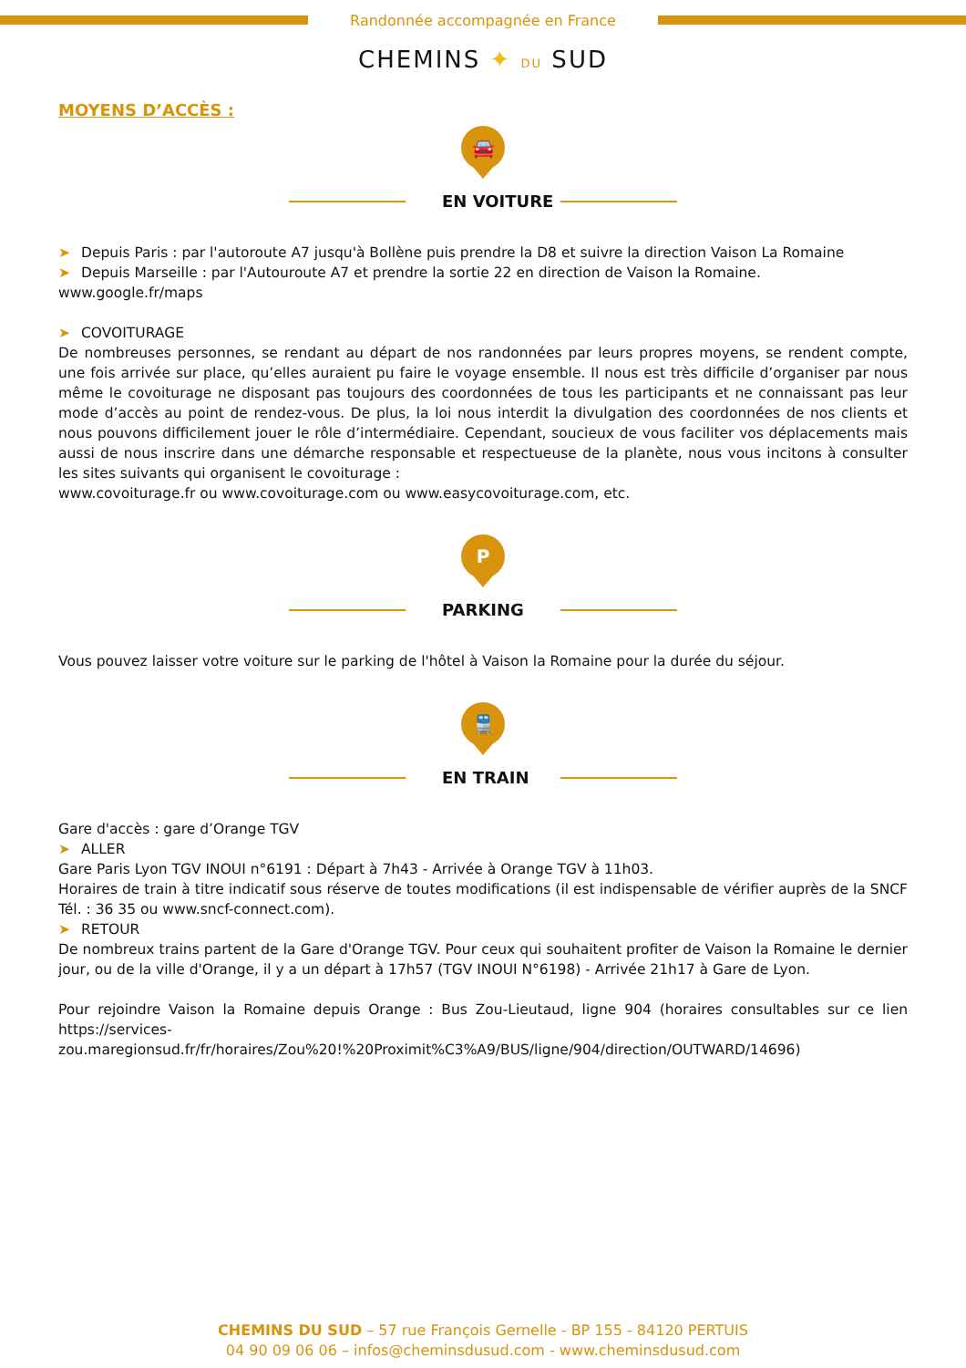Randonnée accompagnée en France
CHEMINS ✦ DU SUD
MOYENS D’ACCÈS :
🚘
EN VOITURE
➤ Depuis Paris : par l'autoroute A7 jusqu'à Bollène puis prendre la D8 et suivre la direction Vaison La Romaine
➤ Depuis Marseille : par l'Autouroute A7 et prendre la sortie 22 en direction de Vaison la Romaine.
www.google.fr/maps
➤ COVOITURAGE
De nombreuses personnes, se rendant au départ de nos randonnées par leurs propres moyens, se rendent compte, une fois arrivée sur place, qu’elles auraient pu faire le voyage ensemble. Il nous est très difficile d’organiser par nous même le covoiturage ne disposant pas toujours des coordonnées de tous les participants et ne connaissant pas leur mode d’accès au point de rendez-vous. De plus, la loi nous interdit la divulgation des coordonnées de nos clients et nous pouvons difficilement jouer le rôle d’intermédiaire. Cependant, soucieux de vous faciliter vos déplacements mais aussi de nous inscrire dans une démarche responsable et respectueuse de la planète, nous vous incitons à consulter les sites suivants qui organisent le covoiturage :
www.covoiturage.fr ou www.covoiturage.com ou www.easycovoiturage.com, etc.
P
PARKING
Vous pouvez laisser votre voiture sur le parking de l'hôtel à Vaison la Romaine pour la durée du séjour.
🚆
EN TRAIN
Gare d'accès : gare d’Orange TGV
➤ ALLER
Gare Paris Lyon TGV INOUI n°6191 : Départ à 7h43 - Arrivée à Orange TGV à 11h03.
Horaires de train à titre indicatif sous réserve de toutes modifications (il est indispensable de vérifier auprès de la SNCF Tél. : 36 35 ou www.sncf-connect.com).
➤ RETOUR
De nombreux trains partent de la Gare d'Orange TGV. Pour ceux qui souhaitent profiter de Vaison la Romaine le dernier jour, ou de la ville d'Orange, il y a un départ à 17h57 (TGV INOUI N°6198) - Arrivée 21h17 à Gare de Lyon.
Pour rejoindre Vaison la Romaine depuis Orange : Bus Zou-Lieutaud, ligne 904 (horaires consultables sur ce lien https://services-zou.maregionsud.fr/fr/horaires/Zou%20!%20Proximit%C3%A9/BUS/ligne/904/direction/OUTWARD/14696)
CHEMINS DU SUD – 57 rue François Gernelle - BP 155 - 84120 PERTUIS
04 90 09 06 06 – infos@cheminsdusud.com - www.cheminsdusud.com